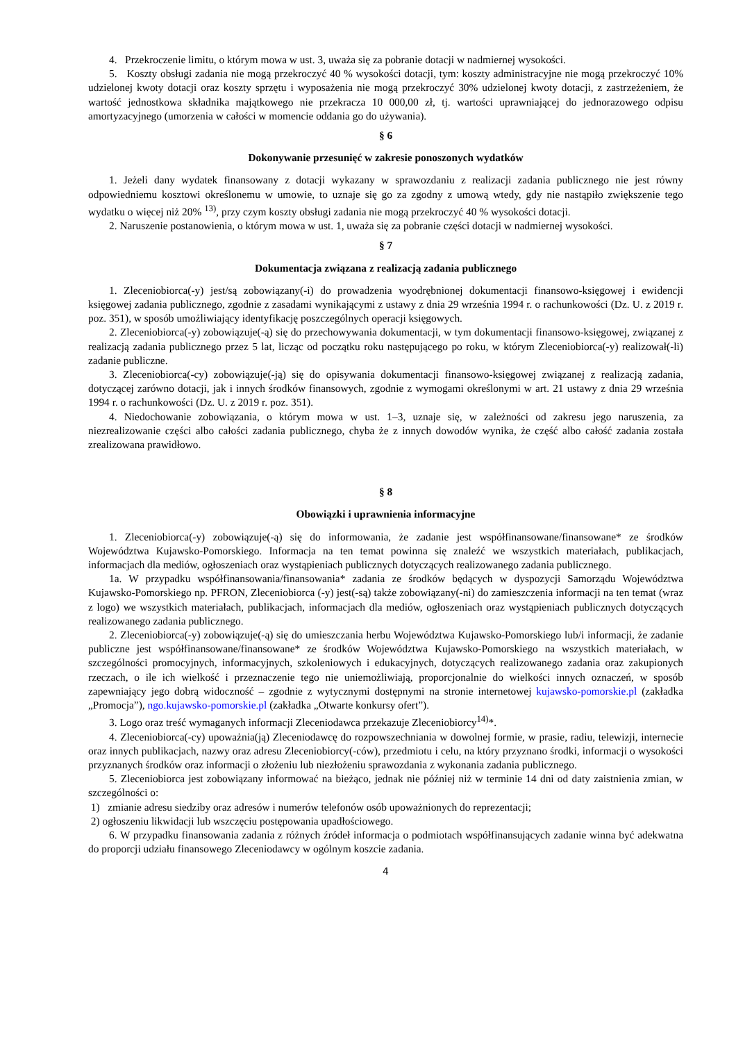4. Przekroczenie limitu, o którym mowa w ust. 3, uważa się za pobranie dotacji w nadmiernej wysokości.
5. Koszty obsługi zadania nie mogą przekroczyć 40 % wysokości dotacji, tym: koszty administracyjne nie mogą przekroczyć 10% udzielonej kwoty dotacji oraz koszty sprzętu i wyposażenia nie mogą przekroczyć 30% udzielonej kwoty dotacji, z zastrzeżeniem, że wartość jednostkowa składnika majątkowego nie przekracza 10 000,00 zł, tj. wartości uprawniającej do jednorazowego odpisu amortyzacyjnego (umorzenia w całości w momencie oddania go do używania).
§ 6
Dokonywanie przesunięć w zakresie ponoszonych wydatków
1. Jeżeli dany wydatek finansowany z dotacji wykazany w sprawozdaniu z realizacji zadania publicznego nie jest równy odpowiedniemu kosztowi określonemu w umowie, to uznaje się go za zgodny z umową wtedy, gdy nie nastąpiło zwiększenie tego wydatku o więcej niż 20% <sup>13)</sup>, przy czym koszty obsługi zadania nie mogą przekroczyć 40 % wysokości dotacji.
2. Naruszenie postanowienia, o którym mowa w ust. 1, uważa się za pobranie części dotacji w nadmiernej wysokości.
§ 7
Dokumentacja związana z realizacją zadania publicznego
1. Zleceniobiorca(-y) jest/są zobowiązany(-i) do prowadzenia wyodrębnionej dokumentacji finansowo-księgowej i ewidencji księgowej zadania publicznego, zgodnie z zasadami wynikającymi z ustawy z dnia 29 września 1994 r. o rachunkowości (Dz. U. z 2019 r. poz. 351), w sposób umożliwiający identyfikację poszczególnych operacji księgowych.
2. Zleceniobiorca(-y) zobowiązuje(-ą) się do przechowywania dokumentacji, w tym dokumentacji finansowo-księgowej, związanej z realizacją zadania publicznego przez 5 lat, licząc od początku roku następującego po roku, w którym Zleceniobiorca(-y) realizował(-li) zadanie publiczne.
3. Zleceniobiorca(-cy) zobowiązuje(-ją) się do opisywania dokumentacji finansowo-księgowej związanej z realizacją zadania, dotyczącej zarówno dotacji, jak i innych środków finansowych, zgodnie z wymogami określonymi w art. 21 ustawy z dnia 29 września 1994 r. o rachunkowości (Dz. U. z 2019 r. poz. 351).
4. Niedochowanie zobowiązania, o którym mowa w ust. 1–3, uznaje się, w zależności od zakresu jego naruszenia, za niezrealizowanie części albo całości zadania publicznego, chyba że z innych dowodów wynika, że część albo całość zadania została zrealizowana prawidłowo.
§ 8
Obowiązki i uprawnienia informacyjne
1. Zleceniobiorca(-y) zobowiązuje(-ą) się do informowania, że zadanie jest współfinansowane/finansowane* ze środków Województwa Kujawsko-Pomorskiego. Informacja na ten temat powinna się znaleźć we wszystkich materiałach, publikacjach, informacjach dla mediów, ogłoszeniach oraz wystąpieniach publicznych dotyczących realizowanego zadania publicznego.
1a. W przypadku współfinansowania/finansowania* zadania ze środków będących w dyspozycji Samorządu Województwa Kujawsko-Pomorskiego np. PFRON, Zleceniobiorca (-y) jest(-są) także zobowiązany(-ni) do zamieszczenia informacji na ten temat (wraz z logo) we wszystkich materiałach, publikacjach, informacjach dla mediów, ogłoszeniach oraz wystąpieniach publicznych dotyczących realizowanego zadania publicznego.
2. Zleceniobiorca(-y) zobowiązuje(-ą) się do umieszczania herbu Województwa Kujawsko-Pomorskiego lub/i informacji, że zadanie publiczne jest współfinansowane/finansowane* ze środków Województwa Kujawsko-Pomorskiego na wszystkich materiałach, w szczególności promocyjnych, informacyjnych, szkoleniowych i edukacyjnych, dotyczących realizowanego zadania oraz zakupionych rzeczach, o ile ich wielkość i przeznaczenie tego nie uniemożliwiają, proporcjonalnie do wielkości innych oznaczeń, w sposób zapewniający jego dobrą widoczność – zgodnie z wytycznymi dostępnymi na stronie internetowej kujawsko-pomorskie.pl (zakładka „Promocja”), ngo.kujawsko-pomorskie.pl (zakładka „Otwarte konkursy ofert”).
3. Logo oraz treść wymaganych informacji Zleceniodawca przekazuje Zleceniobiorcy<sup>14)</sup>*.
4. Zleceniobiorca(-cy) upoważnia(ją) Zleceniodawcę do rozpowszechniania w dowolnej formie, w prasie, radiu, telewizji, internecie oraz innych publikacjach, nazwy oraz adresu Zleceniobiorcy(-ców), przedmiotu i celu, na który przyznano środki, informacji o wysokości przyznanych środków oraz informacji o złożeniu lub niezłożeniu sprawozdania z wykonania zadania publicznego.
5. Zleceniobiorca jest zobowiązany informować na bieżąco, jednak nie później niż w terminie 14 dni od daty zaistnienia zmian, w szczególności o:
1) zmianie adresu siedziby oraz adresów i numerów telefonów osób upoważnionych do reprezentacji;
2) ogłoszeniu likwidacji lub wszczęciu postępowania upadłościowego.
6. W przypadku finansowania zadania z różnych źródeł informacja o podmiotach współfinansujących zadanie winna być adekwatna do proporcji udziału finansowego Zleceniodawcy w ogólnym koszcie zadania.
4